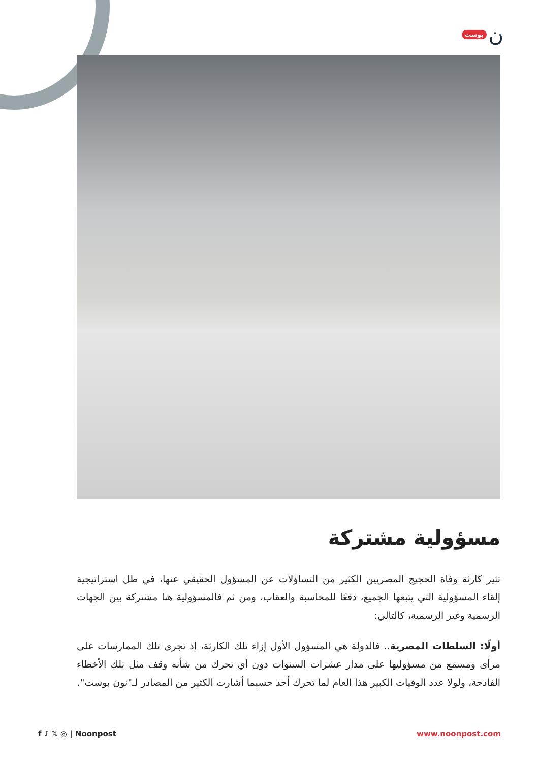بوست ن
مسؤولية مشتركة
تثير كارثة وفاة الحجيج المصريين الكثير من التساؤلات عن المسؤول الحقيقي عنها، في ظل استراتيجية إلقاء المسؤولية التي يتبعها الجميع، دفعًا للمحاسبة والعقاب، ومن ثم فالمسؤولية هنا مشتركة بين الجهات الرسمية وغير الرسمية، كالتالي:
أولًا: السلطات المصرية.. فالدولة هي المسؤول الأول إزاء تلك الكارثة، إذ تجرى تلك الممارسات على مرأى ومسمع من مسؤوليها على مدار عشرات السنوات دون أي تحرك من شأنه وقف مثل تلك الأخطاء الفادحة، ولولا عدد الوفيات الكبير هذا العام لما تحرك أحد حسبما أشارت الكثير من المصادر لـ"نون بوست".
f ♪ 𝕏 ◎ | Noonpost www.noonpost.com